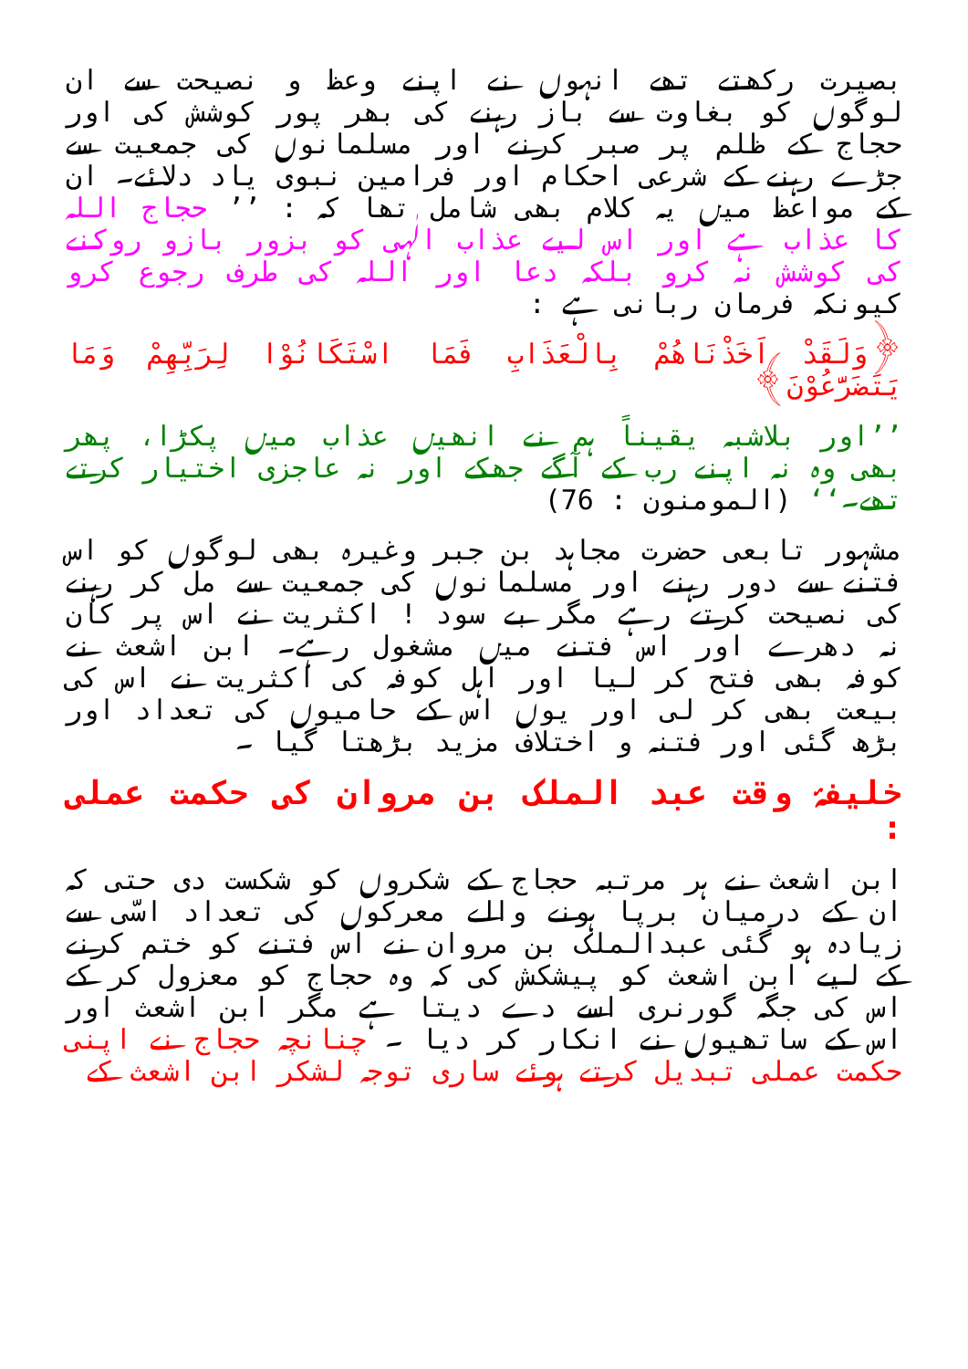بصیرت رکھتے تھے انہوں نے اپنے وعظ و نصیحت سے ان لوگوں کو بغاوت سے باز رہنے کی بھر پور کوشش کی اور حجاج کے ظلم پر صبر کرنے اور مسلمانوں کی جمعیت سے جڑے رہنے کے شرعی احکام اور فرامین نبوی یاد دلائے۔ ان کے مواعظ میں یہ کلام بھی شامل تھا کہ : ’’ حجاج اللہ کا عذاب ہے اور اس لیے عذاب الٰہی کو بزور بازو روکنے کی کوشش نہ کرو بلکہ دعا اور اللہ کی طرف رجوع کرو کیونکہ فرمان ربانی ہے :
﴿وَلَقَدْ اَخَذْنَاهُمْ بِالْعَذَابِ فَمَا اسْتَكَانُوْا لِرَبِّهِمْ وَمَا يَتَضَرَّعُوْنَ﴾
’’اور بلاشبہ یقیناً ہم نے انھیں عذاب میں پکڑا، پھر بھی وہ نہ اپنے رب کے آگے جھکے اور نہ عاجزی اختیار کرتے تھے۔‘‘ (المومنون : 76)
مشہور تابعی حضرت مجاہد بن جبر وغیرہ بھی لوگوں کو اس فتنے سے دور رہنے اور مسلمانوں کی جمعیت سے مل کر رہنے کی نصیحت کرتے رہے مگر بے سود ! اکثریت نے اس پر کان نہ دھرے اور اس فتنے میں مشغول رہے۔ ابن اشعث نے کوفہ بھی فتح کر لیا اور اہل کوفہ کی اکثریت نے اس کی بیعت بھی کر لی اور یوں اس کے حامیوں کی تعداد اور بڑھ گئی اور فتنہ و اختلاف مزید بڑھتا گیا ۔
خلیفۂ وقت عبد الملک بن مروان کی حکمت عملی :
ابن اشعث نے ہر مرتبہ حجاج کے شکروں کو شکست دی حتی کہ ان کے درمیان برپا ہونے والے معرکوں کی تعداد اسّی سے زیادہ ہو گئی عبدالملک بن مروان نے اس فتنے کو ختم کرنے کے لیے ابن اشعث کو پیشکش کی کہ وہ حجاج کو معزول کر کے اس کی جگہ گورنری اسے دے دیتا ہے مگر ابن اشعث اور اس کے ساتھیوں نے انکار کر دیا ۔ چنانچہ حجاج نے اپنی حکمت عملی تبدیل کرتے ہوئے ساری توجہ لشکر ابن اشعث کے